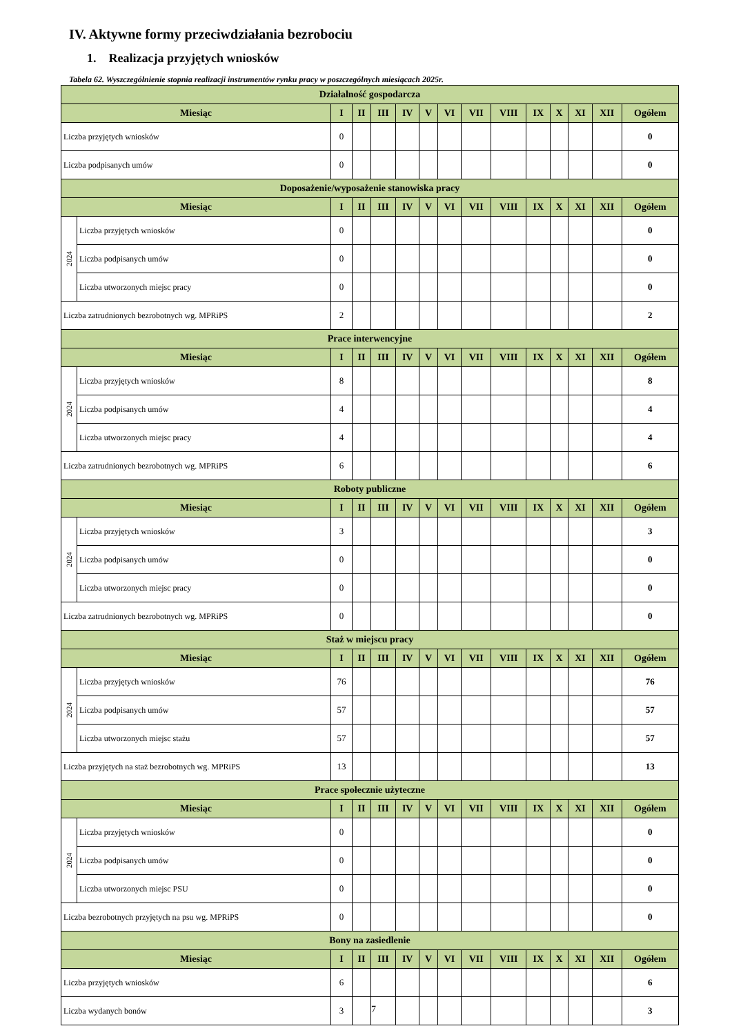IV. Aktywne formy przeciwdziałania bezrobociu
1. Realizacja przyjętych wniosków
Tabela 62. Wyszczególnienie stopnia realizacji instrumentów rynku pracy w poszczególnych miesiącach 2025r.
| Działalność gospodarcza | | | | | | | | | | | | | | |
| --- | --- | --- | --- | --- | --- | --- | --- | --- | --- | --- | --- | --- | --- | --- |
| Miesiąc | | I | II | III | IV | V | VI | VII | VIII | IX | X | XI | XII | Ogółem |
| Liczba przyjętych wniosków | | 0 | | | | | | | | | | | | 0 |
| Liczba podpisanych umów | | 0 | | | | | | | | | | | | 0 |
| Doposażenie/wyposażenie stanowiska pracy | | | | | | | | | | | | | | |
| Miesiąc | | I | II | III | IV | V | VI | VII | VIII | IX | X | XI | XII | Ogółem |
| 2024 | Liczba przyjętych wniosków | 0 | | | | | | | | | | | | 0 |
| | Liczba podpisanych umów | 0 | | | | | | | | | | | | 0 |
| | Liczba utworzonych miejsc pracy | 0 | | | | | | | | | | | | 0 |
| Liczba zatrudnionych bezrobotnych wg. MPRiPS | | 2 | | | | | | | | | | | | 2 |
| Prace interwencyjne | | | | | | | | | | | | | | |
| Miesiąc | | I | II | III | IV | V | VI | VII | VIII | IX | X | XI | XII | Ogółem |
| 2024 | Liczba przyjętych wniosków | 8 | | | | | | | | | | | | 8 |
| | Liczba podpisanych umów | 4 | | | | | | | | | | | | 4 |
| | Liczba utworzonych miejsc pracy | 4 | | | | | | | | | | | | 4 |
| Liczba zatrudnionych bezrobotnych wg. MPRiPS | | 6 | | | | | | | | | | | | 6 |
| Roboty publiczne | | | | | | | | | | | | | | |
| Miesiąc | | I | II | III | IV | V | VI | VII | VIII | IX | X | XI | XII | Ogółem |
| 2024 | Liczba przyjętych wniosków | 3 | | | | | | | | | | | | 3 |
| | Liczba podpisanych umów | 0 | | | | | | | | | | | | 0 |
| | Liczba utworzonych miejsc pracy | 0 | | | | | | | | | | | | 0 |
| Liczba zatrudnionych bezrobotnych wg. MPRiPS | | 0 | | | | | | | | | | | | 0 |
| Staż w miejscu pracy | | | | | | | | | | | | | | |
| Miesiąc | | I | II | III | IV | V | VI | VII | VIII | IX | X | XI | XII | Ogółem |
| 2024 | Liczba przyjętych wniosków | 76 | | | | | | | | | | | | 76 |
| | Liczba podpisanych umów | 57 | | | | | | | | | | | | 57 |
| | Liczba utworzonych miejsc stażu | 57 | | | | | | | | | | | | 57 |
| Liczba przyjętych na staż bezrobotnych wg. MPRiPS | | 13 | | | | | | | | | | | | 13 |
| Prace społecznie użyteczne | | | | | | | | | | | | | | |
| Miesiąc | | I | II | III | IV | V | VI | VII | VIII | IX | X | XI | XII | Ogółem |
| 2024 | Liczba przyjętych wniosków | 0 | | | | | | | | | | | | 0 |
| | Liczba podpisanych umów | 0 | | | | | | | | | | | | 0 |
| | Liczba utworzonych miejsc PSU | 0 | | | | | | | | | | | | 0 |
| Liczba bezrobotnych przyjętych na psu wg. MPRiPS | | 0 | | | | | | | | | | | | 0 |
| Bony na zasiedlenie | | | | | | | | | | | | | | |
| Miesiąc | | I | II | III | IV | V | VI | VII | VIII | IX | X | XI | XII | Ogółem |
| Liczba przyjętych wniosków | | 6 | | | | | | | | | | | | 6 |
| Liczba wydanych bonów | | 3 | | | | | | | | | | | | 3 |
7